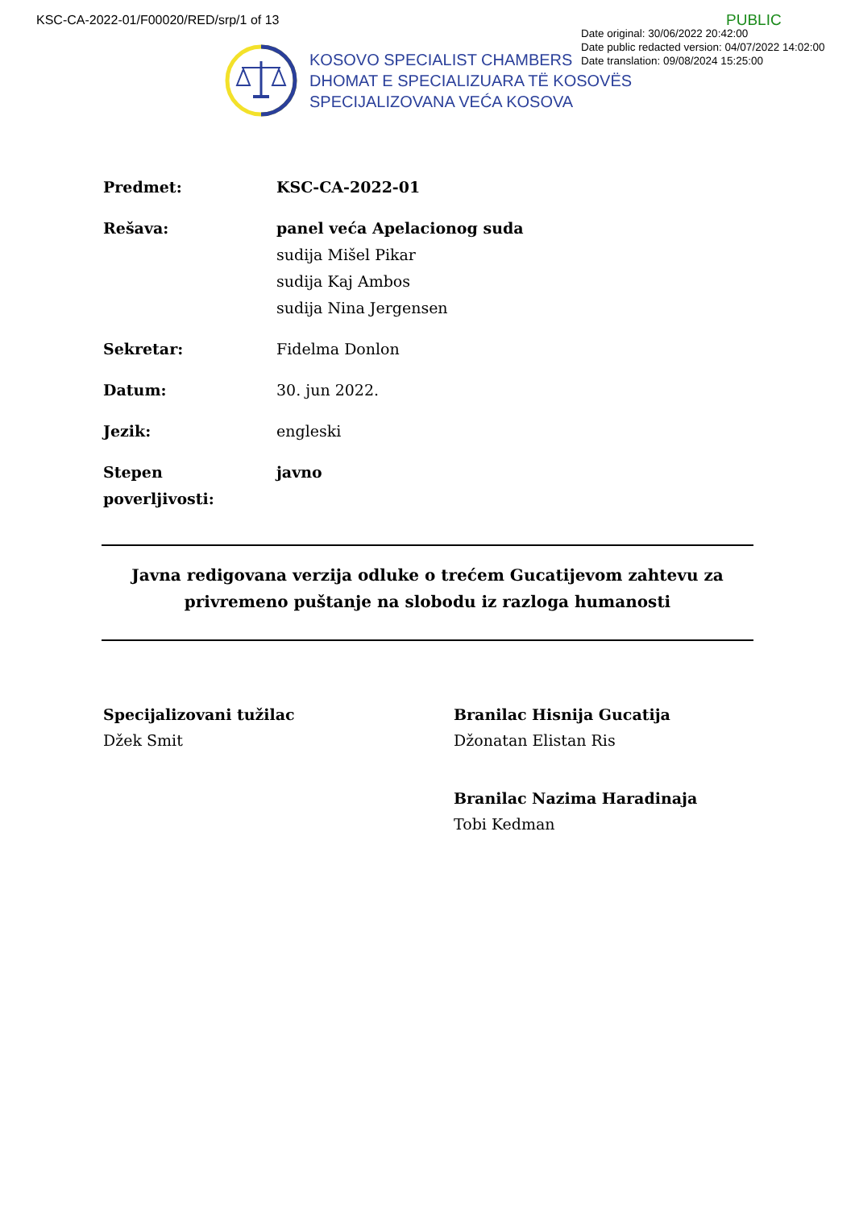KSC-CA-2022-01/F00020/RED/srp/1 of 13
PUBLIC
Date original: 30/06/2022 20:42:00
Date public redacted version: 04/07/2022 14:02:00
Date translation: 09/08/2024 15:25:00
KOSOVO SPECIALIST CHAMBERS
DHOMAT E SPECIALIZUARA TË KOSOVËS
SPECIJALIZOVANA VEĆA KOSOVA
Predmet: KSC-CA-2022-01
Rešava: panel veća Apelacionog suda
sudija Mišel Pikar
sudija Kaj Ambos
sudija Nina Jergensen
Sekretar: Fidelma Donlon
Datum: 30. jun 2022.
Jezik: engleski
Stepen poverljivosti:
javno
Javna redigovana verzija odluke o trećem Gucatijevom zahtevu za privremeno puštanje na slobodu iz razloga humanosti
Specijalizovani tužilac
Džek Smit
Branilac Hisnija Gucatija
Džonatan Elistan Ris
Branilac Nazima Haradinaja
Tobi Kedman